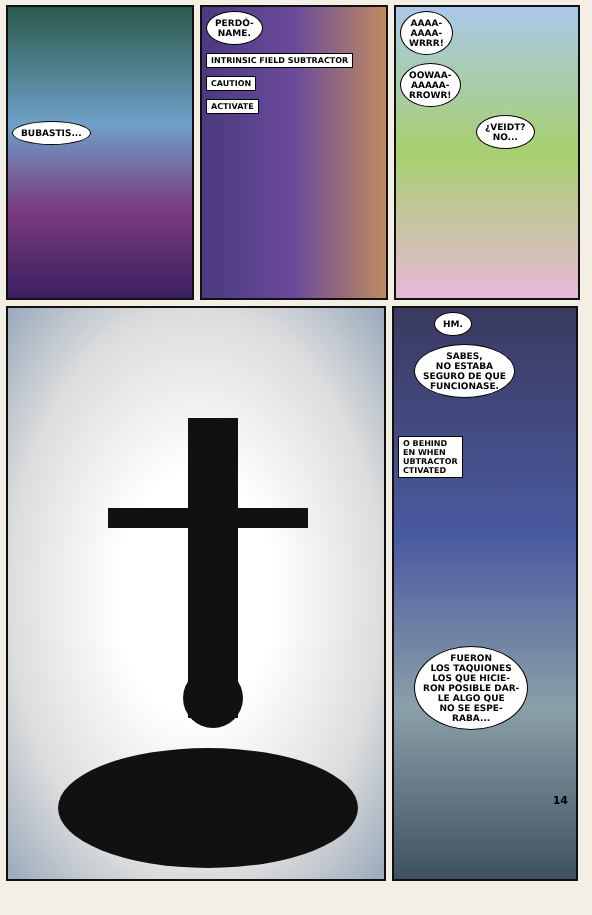BUBASTIS...
PERDÓ-
NAME.
INTRINSIC FIELD SUBTRACTOR
CAUTION
ACTIVATE
AAAA-
AAAA-
WRRR!
OOWAA-
AAAAA-
RROWR!
¿VEIDT?
NO...
HM.
SABES,
NO ESTABA
SEGURO DE QUE
FUNCIONASE.
O BEHIND
EN WHEN
UBTRACTOR
CTIVATED
FUERON
LOS TAQUIONES
LOS QUE HICIE-
RON POSIBLE DAR-
LE ALGO QUE
NO SE ESPE-
RABA...
14